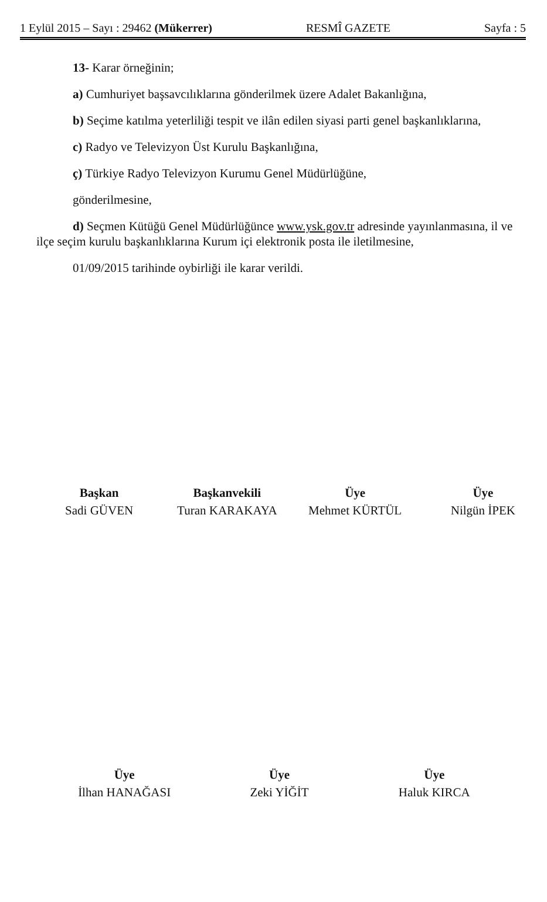1 Eylül 2015 – Sayı : 29462 (Mükerrer) RESMÎ GAZETE Sayfa : 5
13- Karar örneğinin;
a) Cumhuriyet başsavcılıklarına gönderilmek üzere Adalet Bakanlığına,
b) Seçime katılma yeterliliği tespit ve ilân edilen siyasi parti genel başkanlıklarına,
c) Radyo ve Televizyon Üst Kurulu Başkanlığına,
ç) Türkiye Radyo Televizyon Kurumu Genel Müdürlüğüne,
gönderilmesine,
d) Seçmen Kütüğü Genel Müdürlüğünce www.ysk.gov.tr adresinde yayınlanmasına, il ve ilçe seçim kurulu başkanlıklarına Kurum içi elektronik posta ile iletilmesine,
01/09/2015 tarihinde oybirliği ile karar verildi.
Başkan
Sadi GÜVEN
Başkanvekili
Turan KARAKAYA
Üye
Mehmet KÜRTÜL
Üye
Nilgün İPEK
Üye
İlhan HANAĞASI
Üye
Zeki YİĞİT
Üye
Haluk KIRCA